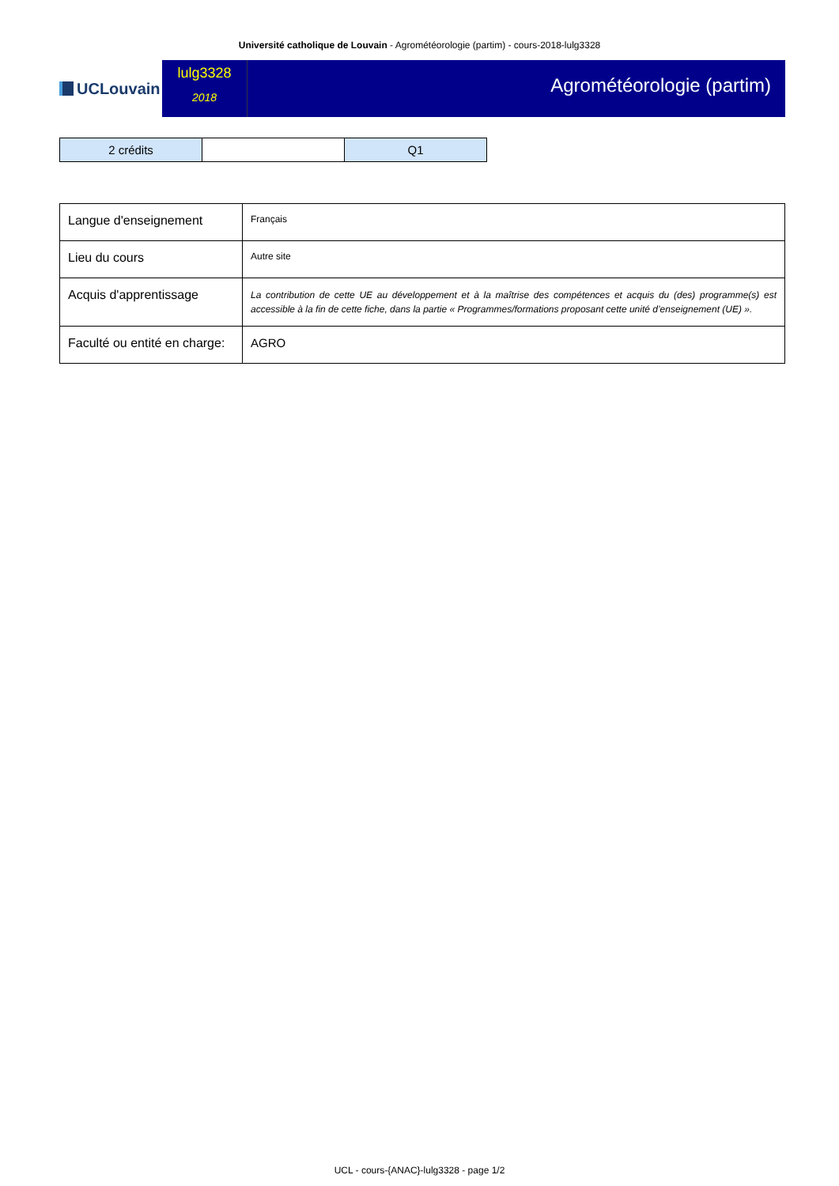Université catholique de Louvain - Agrométéorologie (partim) - cours-2018-lulg3328
UCLouvain
lulg3328
2018
Agrométéorologie (partim)
| 2 crédits | | Q1 |
| Langue d'enseignement | Français |
| Lieu du cours | Autre site |
| Acquis d'apprentissage | La contribution de cette UE au développement et à la maîtrise des compétences et acquis du (des) programme(s) est accessible à la fin de cette fiche, dans la partie « Programmes/formations proposant cette unité d’enseignement (UE) ». |
| Faculté ou entité en charge: | AGRO |
UCL - cours-{ANAC}-lulg3328 - page 1/2